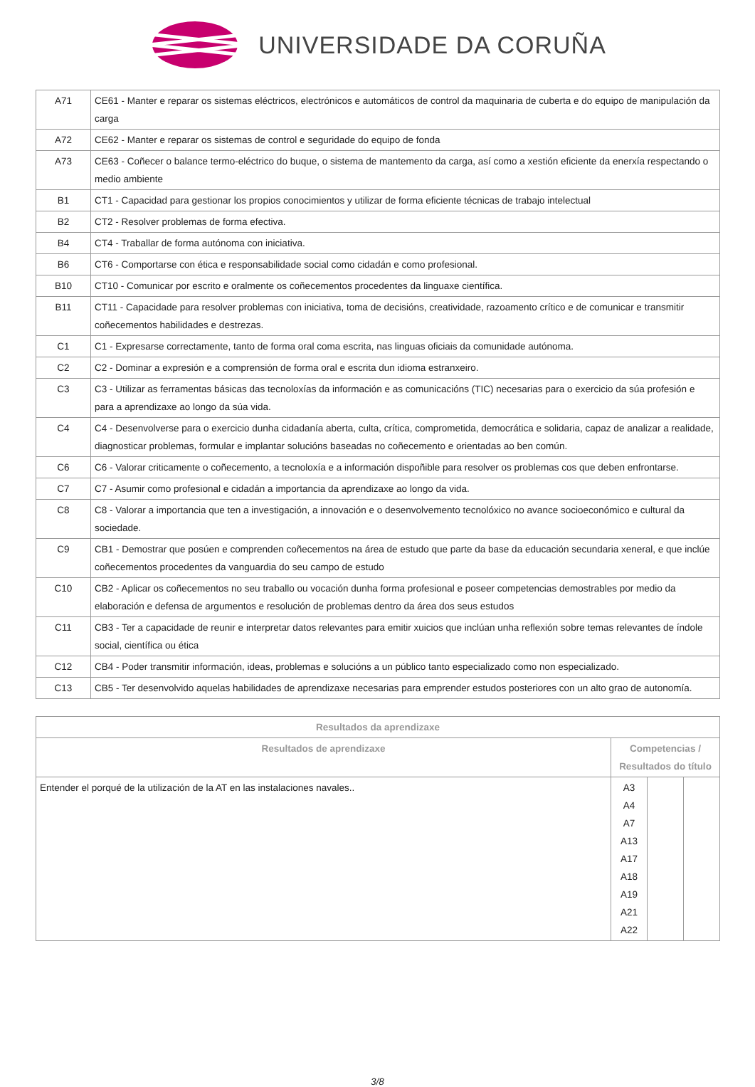UNIVERSIDADE DA CORUÑA
| A71 | CE61 - Manter e reparar os sistemas eléctricos, electrónicos e automáticos de control da maquinaria de cuberta e do equipo de manipulación da carga |
| A72 | CE62 - Manter e reparar os sistemas de control e seguridade do equipo de fonda |
| A73 | CE63 - Coñecer o balance termo-eléctrico do buque, o sistema de mantemento da carga, así como a xestión eficiente da enerxía respectando o medio ambiente |
| B1 | CT1 - Capacidad para gestionar los propios conocimientos y utilizar de forma eficiente técnicas de trabajo intelectual |
| B2 | CT2 - Resolver problemas de forma efectiva. |
| B4 | CT4 - Traballar de forma autónoma con iniciativa. |
| B6 | CT6 - Comportarse con ética e responsabilidade social como cidadán e como profesional. |
| B10 | CT10 - Comunicar por escrito e oralmente os coñecementos procedentes da linguaxe científica. |
| B11 | CT11 - Capacidade para resolver problemas con iniciativa, toma de decisións, creatividade, razoamento crítico e de comunicar e transmitir coñecementos habilidades e destrezas. |
| C1 | C1 - Expresarse correctamente, tanto de forma oral coma escrita, nas linguas oficiais da comunidade autónoma. |
| C2 | C2 - Dominar a expresión e a comprensión de forma oral e escrita dun idioma estranxeiro. |
| C3 | C3 - Utilizar as ferramentas básicas das tecnoloxías da información e as comunicacións (TIC) necesarias para o exercicio da súa profesión e para a aprendizaxe ao longo da súa vida. |
| C4 | C4 - Desenvolverse para o exercicio dunha cidadanía aberta, culta, crítica, comprometida, democrática e solidaria, capaz de analizar a realidade, diagnosticar problemas, formular e implantar solucións baseadas no coñecemento e orientadas ao ben común. |
| C6 | C6 - Valorar criticamente o coñecemento, a tecnoloxía e a información dispoñible para resolver os problemas cos que deben enfrontarse. |
| C7 | C7 - Asumir como profesional e cidadán a importancia da aprendizaxe ao longo da vida. |
| C8 | C8 - Valorar a importancia que ten a investigación, a innovación e o desenvolvemento tecnolóxico no avance socioeconómico e cultural da sociedade. |
| C9 | CB1 - Demostrar que posúen e comprenden coñecementos na área de estudo que parte da base da educación secundaria xeneral, e que inclúe coñecementos procedentes da vanguardia do seu campo de estudo |
| C10 | CB2 - Aplicar os coñecementos no seu traballo ou vocación dunha forma profesional e poseer competencias demostrables por medio da elaboración e defensa de argumentos e resolución de problemas dentro da área dos seus estudos |
| C11 | CB3 - Ter a capacidade de reunir e interpretar datos relevantes para emitir xuicios que inclúan unha reflexión sobre temas relevantes de índole social, científica ou ética |
| C12 | CB4 - Poder transmitir información, ideas, problemas e solucións a un público tanto especializado como non especializado. |
| C13 | CB5 - Ter desenvolvido aquelas habilidades de aprendizaxe necesarias para emprender estudos posteriores con un alto grao de autonomía. |
| Resultados da aprendizaxe | | | |
| --- | --- | --- | --- |
| Resultados de aprendizaxe | Competencias / Resultados do título | | |
| Entender el porqué de la utilización de la AT en las instalaciones navales.. | A3 A4 A7 A13 A17 A18 A19 A21 A22 | | |
3/8